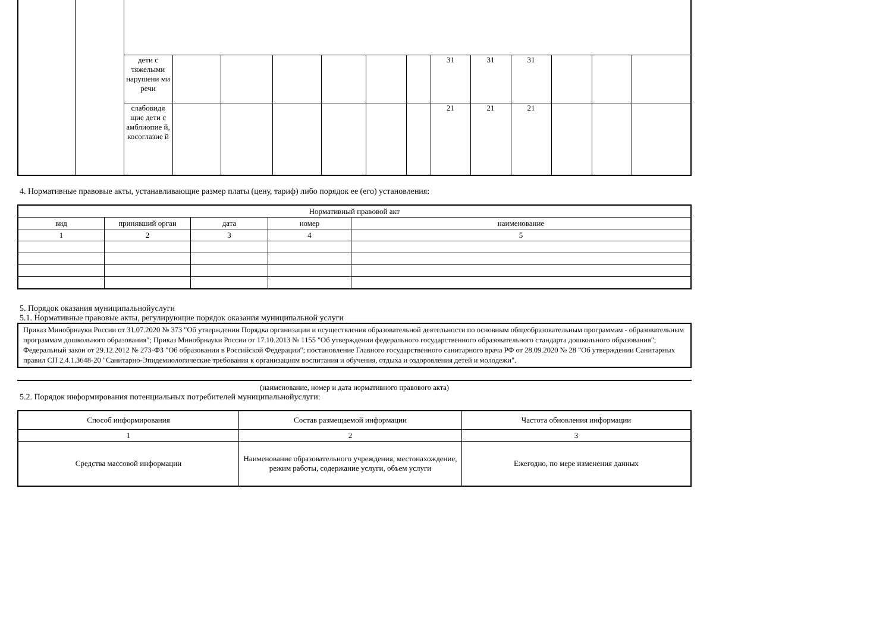| | | дети с тяжелыми нарушени ми речи | | | | | | | 31 | 31 | 31 | | | |
| | | слабовидя щие дети с амблиопие й, косоглазие й | | | | | | | 21 | 21 | 21 | | | |
4. Нормативные правовые акты, устанавливающие размер платы (цену, тариф) либо порядок ее (его) установления:
| Нормативный правовой акт | | | | |
| --- | --- | --- | --- | --- |
| вид | принявший орган | дата | номер | наименование |
| 1 | 2 | 3 | 4 | 5 |
5. Порядок оказания муниципальнойуслуги
5.1. Нормативные правовые акты, регулирующие порядок оказания муниципальной услуги
Приказ Минобрнауки России от 31.07.2020 № 373 "Об утверждении Порядка организации и осуществления образовательной деятельности по основным общеобразовательным программам - образовательным программам дошкольного образования"; Приказ Минобрнауки России от 17.10.2013 № 1155 "Об утверждении федерального государственного образовательного стандарта дошкольного образования"; Федеральный закон от 29.12.2012 № 273-ФЗ "Об образовании в Российской Федерации"; постановление Главного государственного санитарного врача РФ от 28.09.2020 № 28 "Об утверждении Санитарных правил СП 2.4.1.3648-20 "Санитарно-Эпидемиологические требования к организациям воспитания и обучения, отдыха и оздоровления детей и молодежи".
(наименование, номер и дата нормативного правового акта)
5.2. Порядок информирования потенциальных потребителей муниципальнойуслуги:
| Способ информирования | Состав размещаемой информации | Частота обновления информации |
| --- | --- | --- |
| 1 | 2 | 3 |
| Средства массовой информации | Наименование образовательного учреждения, местонахождение, режим работы, содержание услуги, объем услуги | Ежегодно, по мере изменения данных |